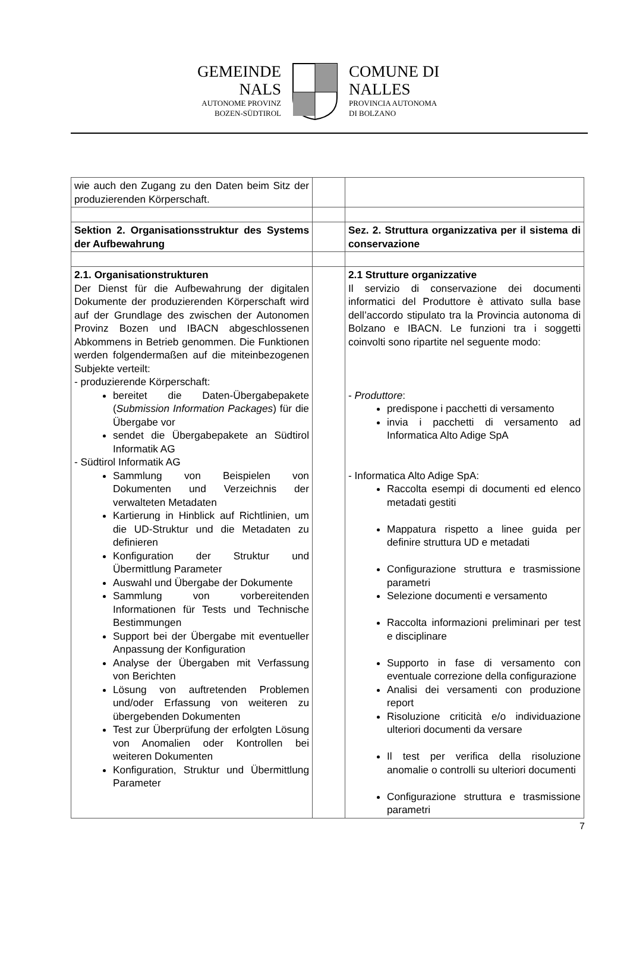GEMEINDE
NALS
AUTONOME PROVINZ
BOZEN-SÜDTIROL
COMUNE DI
NALLES
PROVINCIA AUTONOMA
DI BOLZANO
| wie auch den Zugang zu den Daten beim Sitz der produzierenden Körperschaft. | | |
| Sektion 2. Organisationsstruktur des Systems der Aufbewahrung | | Sez. 2. Struttura organizzativa per il sistema di conservazione |
| 2.1. Organisationstrukturen Der Dienst für die Aufbewahrung der digitalen Dokumente der produzierenden Körperschaft wird auf der Grundlage des zwischen der Autonomen Provinz Bozen und IBACN abgeschlossenen Abkommens in Betrieb genommen. Die Funktionen werden folgendermaßen auf die miteinbezogenen Subjekte verteilt: - produzierende Körperschaft: bereitet die Daten-Übergabepakete ( Submission Information Packages ) für die Übergabe vor sendet die Übergabepakete an Südtirol Informatik AG - Südtirol Informatik AG Sammlung von Beispielen von Dokumenten und Verzeichnis der verwalteten Metadaten Kartierung in Hinblick auf Richtlinien, um die UD-Struktur und die Metadaten zu definieren Konfiguration der Struktur und Übermittlung Parameter Auswahl und Übergabe der Dokumente Sammlung von vorbereitenden Informationen für Tests und Technische Bestimmungen Support bei der Übergabe mit eventueller Anpassung der Konfiguration Analyse der Übergaben mit Verfassung von Berichten Lösung von auftretenden Problemen und/oder Erfassung von weiteren zu übergebenden Dokumenten Test zur Überprüfung der erfolgten Lösung von Anomalien oder Kontrollen bei weiteren Dokumenten Konfiguration, Struktur und Übermittlung Parameter | | 2.1 Strutture organizzative Il servizio di conservazione dei documenti informatici del Produttore è attivato sulla base dell’accordo stipulato tra la Provincia autonoma di Bolzano e IBACN. Le funzioni tra i soggetti coinvolti sono ripartite nel seguente modo: - Produttore : predispone i pacchetti di versamento invia i pacchetti di versamento ad Informatica Alto Adige SpA - Informatica Alto Adige SpA: Raccolta esempi di documenti ed elenco metadati gestiti Mappatura rispetto a linee guida per definire struttura UD e metadati Configurazione struttura e trasmissione parametri Selezione documenti e versamento Raccolta informazioni preliminari per test e disciplinare Supporto in fase di versamento con eventuale correzione della configurazione Analisi dei versamenti con produzione report Risoluzione criticità e/o individuazione ulteriori documenti da versare Il test per verifica della risoluzione anomalie o controlli su ulteriori documenti Configurazione struttura e trasmissione parametri |
7